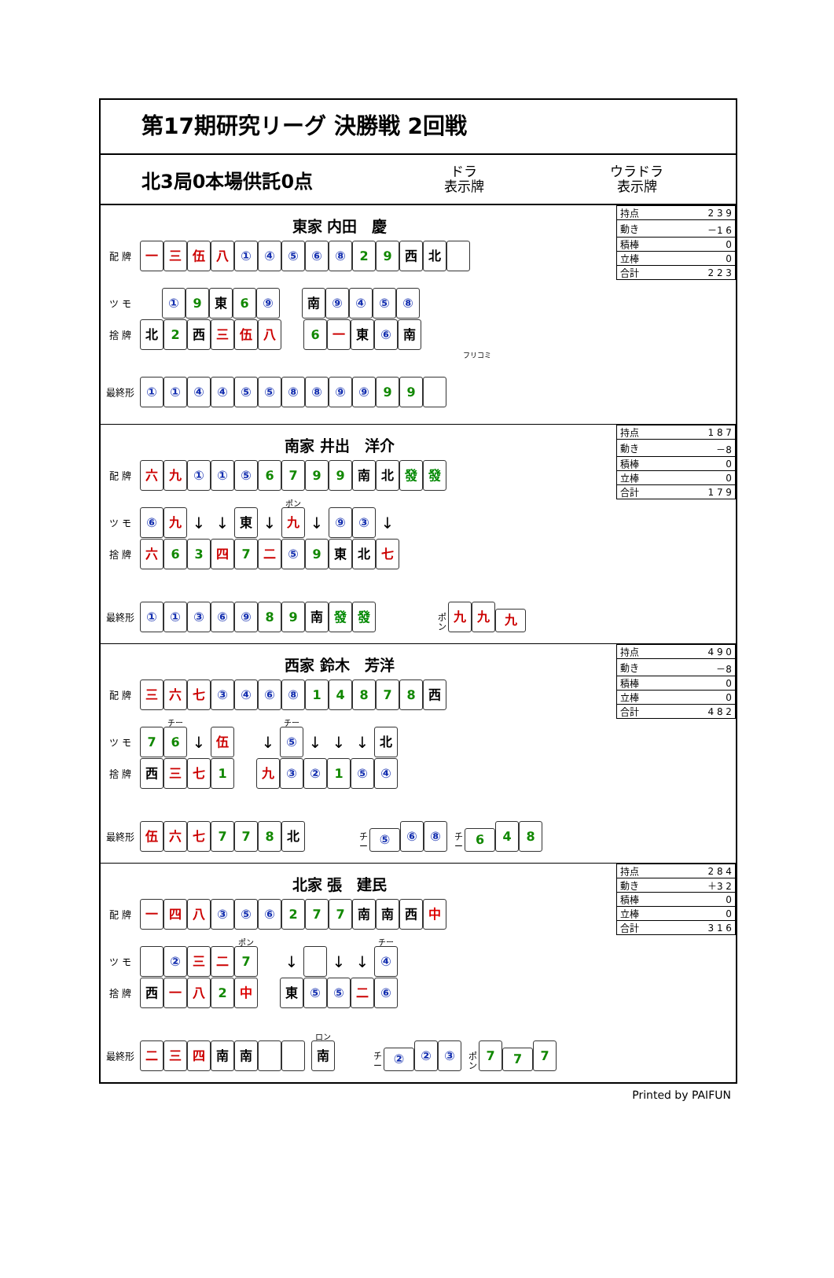第17期研究リーグ 決勝戦 2回戦
北3局0本場供託0点
ドラ
表示牌
ウラドラ
表示牌
| 持点 | 2 3 9 |
| 動き | －1 6 |
| 積棒 | 0 |
| 立棒 | 0 |
| 合計 | 2 2 3 |
東家 内田　慶
配 牌 一三伍八 ①④⑤⑥⑧ 2 9 西 北
ツ モ ① 9 東 6 ⑨ 南 ⑨④⑤⑧
捨 牌 北 2 西 三 伍 八 6 一 東 ⑥ 南
フリコミ
最終形 ①①④④⑤⑤⑧⑧⑨⑨ 9 9
| 持点 | 1 8 7 |
| 動き | －8 |
| 積棒 | 0 |
| 立棒 | 0 |
| 合計 | 1 7 9 |
南家 井出　洋介
配 牌 六 九 ① ① ⑤ 6799 南 北 發 發
ツ モ ⑥ 九 ↓ ↓ 東 ↓ ポン 九 ↓ ⑨ ③ ↓
捨 牌 六 6 3 四 7 二 ⑤ 9 東 北 七
最終形 ①①③⑥⑨ 8 9 南 發 發 ポン 九 九 九
| 持点 | 4 9 0 |
| 動き | －8 |
| 積棒 | 0 |
| 立棒 | 0 |
| 合計 | 4 8 2 |
西家 鈴木　芳洋
配 牌 三 六 七 ③④⑥⑧ 14878 西
ツ モ 7 チー 6 ↓ 伍 ↓ チー ⑤ ↓ ↓ ↓ 北
捨 牌 西 三 七 1 九 ③ ② 1 ⑤ ④
最終形 伍 六 七 7 7 8 北 チー ⑤ ⑥ ⑧ チー 6 4 8
| 持点 | 2 8 4 |
| 動き | ＋3 2 |
| 積棒 | 0 |
| 立棒 | 0 |
| 合計 | 3 1 6 |
北家 張　建民
配 牌 一 四 八 ③ ⑤ ⑥ 2 7 7 南 南 西 中
ツ モ ② 三 二 ポン 7 ↓ ↓ ↓ チー ④
捨 牌 西 一 八 2 中 東 ⑤ ⑤ 二 ⑥
最終形 二 三 四 南 南 ロン 南 チー ② ② ③ ポン 7 7 7
Printed by PAIFUN